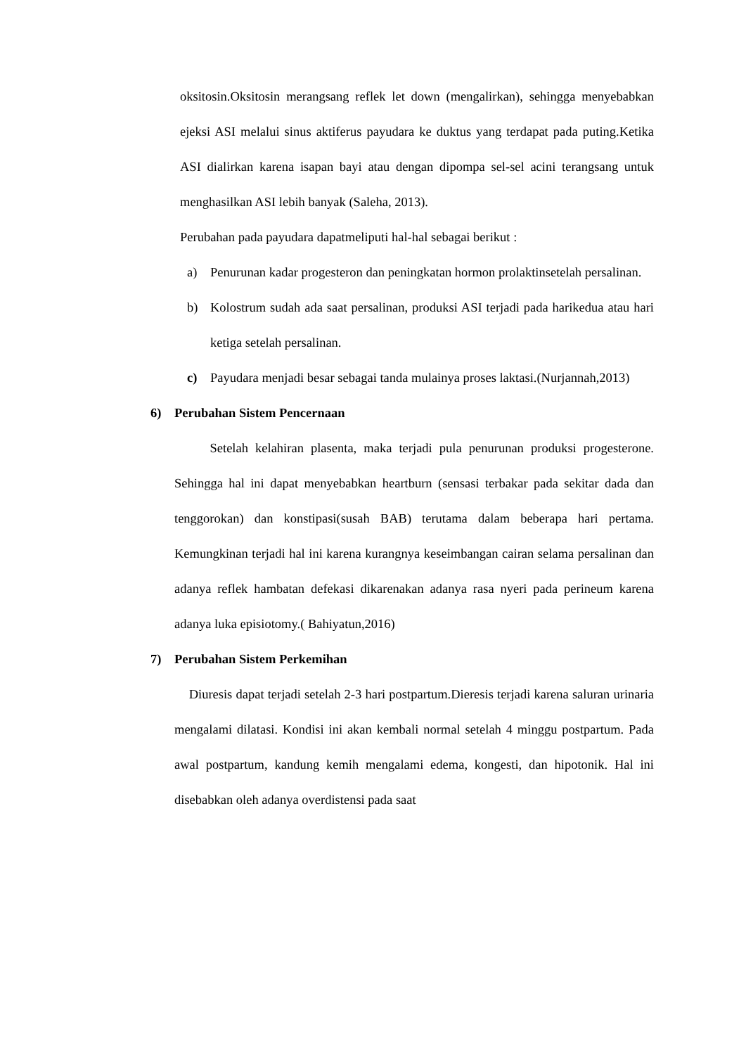oksitosin.Oksitosin merangsang reflek let down (mengalirkan), sehingga menyebabkan ejeksi ASI melalui sinus aktiferus payudara ke duktus yang terdapat pada puting.Ketika ASI dialirkan karena isapan bayi atau dengan dipompa sel-sel acini terangsang untuk menghasilkan ASI lebih banyak (Saleha, 2013).
Perubahan pada payudara dapatmeliputi hal-hal sebagai berikut :
a) Penurunan kadar progesteron dan peningkatan hormon prolaktinsetelah persalinan.
b) Kolostrum sudah ada saat persalinan, produksi ASI terjadi pada harikedua atau hari ketiga setelah persalinan.
c) Payudara menjadi besar sebagai tanda mulainya proses laktasi.(Nurjannah,2013)
6) Perubahan Sistem Pencernaan
Setelah kelahiran plasenta, maka terjadi pula penurunan produksi progesterone. Sehingga hal ini dapat menyebabkan heartburn (sensasi terbakar pada sekitar dada dan tenggorokan) dan konstipasi(susah BAB) terutama dalam beberapa hari pertama. Kemungkinan terjadi hal ini karena kurangnya keseimbangan cairan selama persalinan dan adanya reflek hambatan defekasi dikarenakan adanya rasa nyeri pada perineum karena adanya luka episiotomy.( Bahiyatun,2016)
7) Perubahan Sistem Perkemihan
Diuresis dapat terjadi setelah 2-3 hari postpartum.Dieresis terjadi karena saluran urinaria mengalami dilatasi. Kondisi ini akan kembali normal setelah 4 minggu postpartum. Pada awal postpartum, kandung kemih mengalami edema, kongesti, dan hipotonik. Hal ini disebabkan oleh adanya overdistensi pada saat